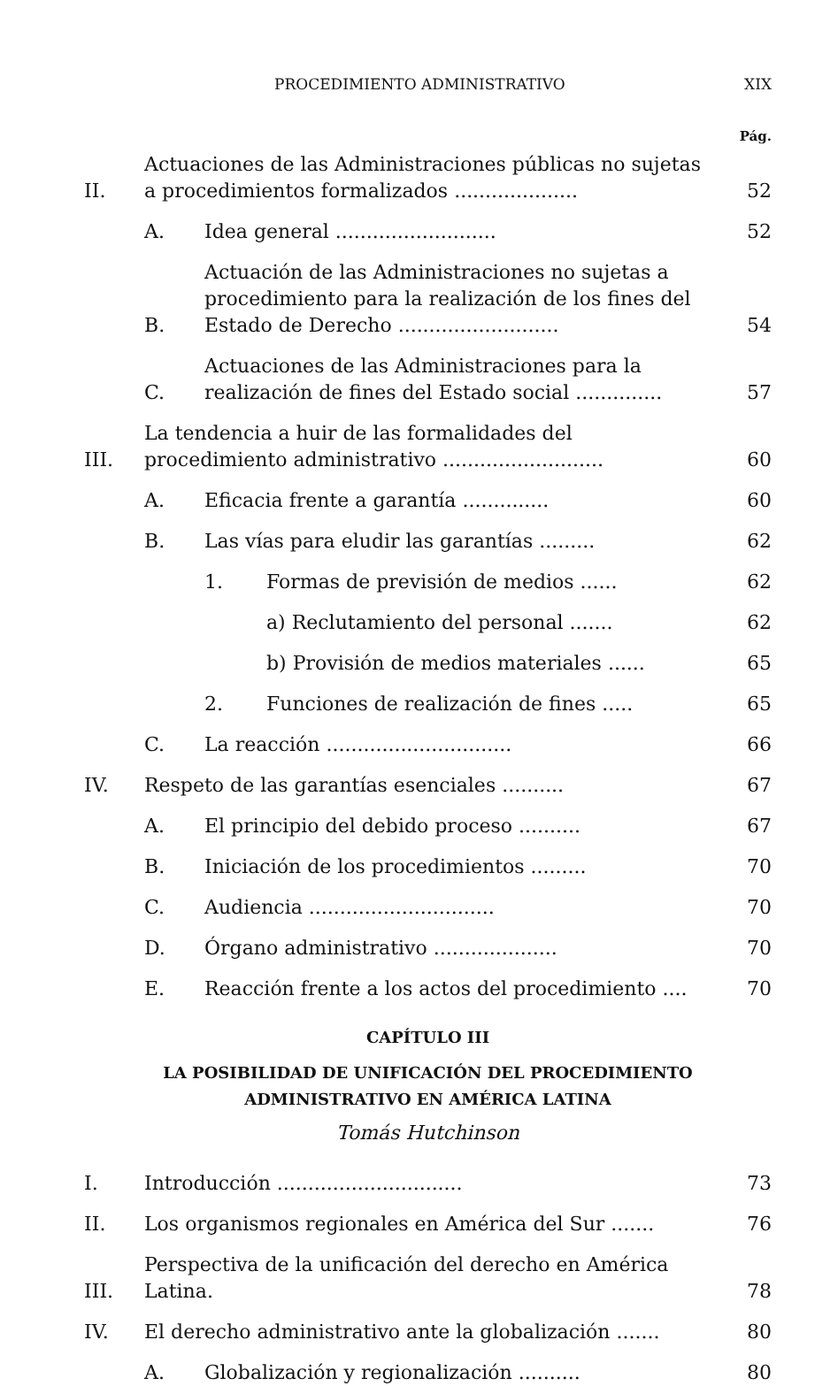PROCEDIMIENTO ADMINISTRATIVO XIX
Pág.
II. Actuaciones de las Administraciones públicas no sujetas a procedimientos formalizados .................... 52
A. Idea general .......................... 52
B. Actuación de las Administraciones no sujetas a procedimiento para la realización de los fines del Estado de Derecho .......................... 54
C. Actuaciones de las Administraciones para la realización de fines del Estado social .............. 57
III. La tendencia a huir de las formalidades del procedimiento administrativo .......................... 60
A. Eficacia frente a garantía .............. 60
B. Las vías para eludir las garantías ......... 62
1. Formas de previsión de medios ...... 62
a) Reclutamiento del personal ....... 62
b) Provisión de medios materiales ...... 65
2. Funciones de realización de fines ..... 65
C. La reacción .............................. 66
IV. Respeto de las garantías esenciales .......... 67
A. El principio del debido proceso .......... 67
B. Iniciación de los procedimientos ......... 70
C. Audiencia .............................. 70
D. Órgano administrativo .................... 70
E. Reacción frente a los actos del procedimiento .... 70
CAPÍTULO III
LA POSIBILIDAD DE UNIFICACIÓN DEL PROCEDIMIENTO
ADMINISTRATIVO EN AMÉRICA LATINA
Tomás Hutchinson
I. Introducción .............................. 73
II. Los organismos regionales en América del Sur ....... 76
III. Perspectiva de la unificación del derecho en América Latina. 78
IV. El derecho administrativo ante la globalización ....... 80
A. Globalización y regionalización .......... 80